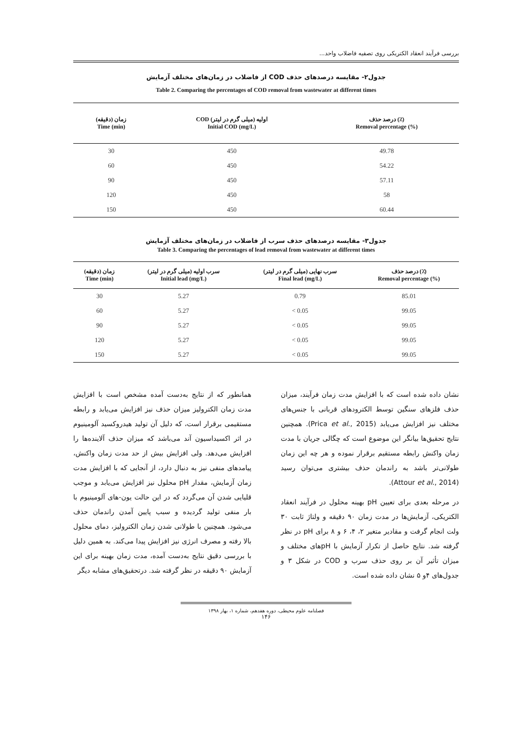بررسی فرآیند انعقاد الکتریکی روی تصفیه فاضلاب واحد...
جدول۲- مقایسه درصدهای حذف COD از فاضلاب در زمان‌های مختلف آزمایش
Table 2. Comparing the percentages of COD removal from wastewater at different times
| زمان (دقیقه) Time (min) | COD اولیه (میلی گرم در لیتر) Initial COD (mg/L) | درصد حذف (٪) Removal percentage (%) |
| --- | --- | --- |
| 30 | 450 | 49.78 |
| 60 | 450 | 54.22 |
| 90 | 450 | 57.11 |
| 120 | 450 | 58 |
| 150 | 450 | 60.44 |
جدول۳- مقایسه درصدهای حذف سرب از فاضلاب در زمان‌های مختلف آزمایش
Table 3. Comparing the percentages of lead removal from wastewater at different times
| زمان (دقیقه) Time (min) | سرب اولیه (میلی گرم در لیتر) Initial lead (mg/L) | سرب نهایی (میلی گرم در لیتر) Final lead (mg/L) | درصد حذف (٪) Removal percentage (%) |
| --- | --- | --- | --- |
| 30 | 5.27 | 0.79 | 85.01 |
| 60 | 5.27 | < 0.05 | 99.05 |
| 90 | 5.27 | < 0.05 | 99.05 |
| 120 | 5.27 | < 0.05 | 99.05 |
| 150 | 5.27 | < 0.05 | 99.05 |
همانطور که از نتایج به‌دست آمده مشخص است با افزایش مدت زمان الکترولیز میزان حذف نیز افزایش می‌یابد و رابطه مستقیمی برقرار است، که دلیل آن تولید هیدروکسید آلومینیوم در اثر اکسیداسیون آند می‌باشد که میزان حذف آلاینده‌ها را افزایش می‌دهد. ولی افزایش بیش از حد مدت زمان واکنش، پیامدهای منفی نیز به دنبال دارد، از آنجایی که با افزایش مدت زمان آزمایش، مقدار pH محلول نیز افزایش می‌یابد و موجب قلیایی شدن آن می‌گردد که در این حالت یون-های آلومینیوم با بار منفی تولید گردیده و سبب پایین آمدن راندمان حذف می‌شود. همچنین با طولانی شدن زمان الکترولیز، دمای محلول بالا رفته و مصرف انرژی نیز افزایش پیدا می‌کند. به همین دلیل با بررسی دقیق نتایج به‌دست آمده، مدت زمان بهینه برای این آزمایش ۹۰ دقیقه در نظر گرفته شد. درتحقیق‌های مشابه دیگر
نشان داده شده است که با افزایش مدت زمان فرآیند، میزان حذف فلزهای سنگین توسط الکترودهای قربانی با جنس‌های مختلف نیز افزایش می‌یابد (Prica et al., 2015). همچنین نتایج تحقیق‌ها بیانگر این موضوع است که چگالی جریان با مدت زمان واکنش رابطه مستقیم برقرار نموده و هر چه این زمان طولانی‌تر باشد به راندمان حذف بیشتری می‌توان رسید (Attour et al., 2014).
در مرحله بعدی برای تعیین pH بهینه محلول در فرآیند انعقاد الکتریکی، آزمایش‌ها در مدت زمان ۹۰ دقیقه و ولتاژ ثابت ۳۰ ولت انجام گرفت و مقادیر متغیر ۲، ۴، ۶ و ۸ برای pH در نظر گرفته شد. نتایج حاصل از تکرار آزمایش با pHهای مختلف و میزان تأثیر آن بر روی حذف سرب و COD در شکل ۳ و جدول‌های ۴و ۵ نشان داده شده است.
فصلنامه علوم محیطی، دوره هفدهم، شماره ۱، بهار ۱۳۹۸
۱۴۶